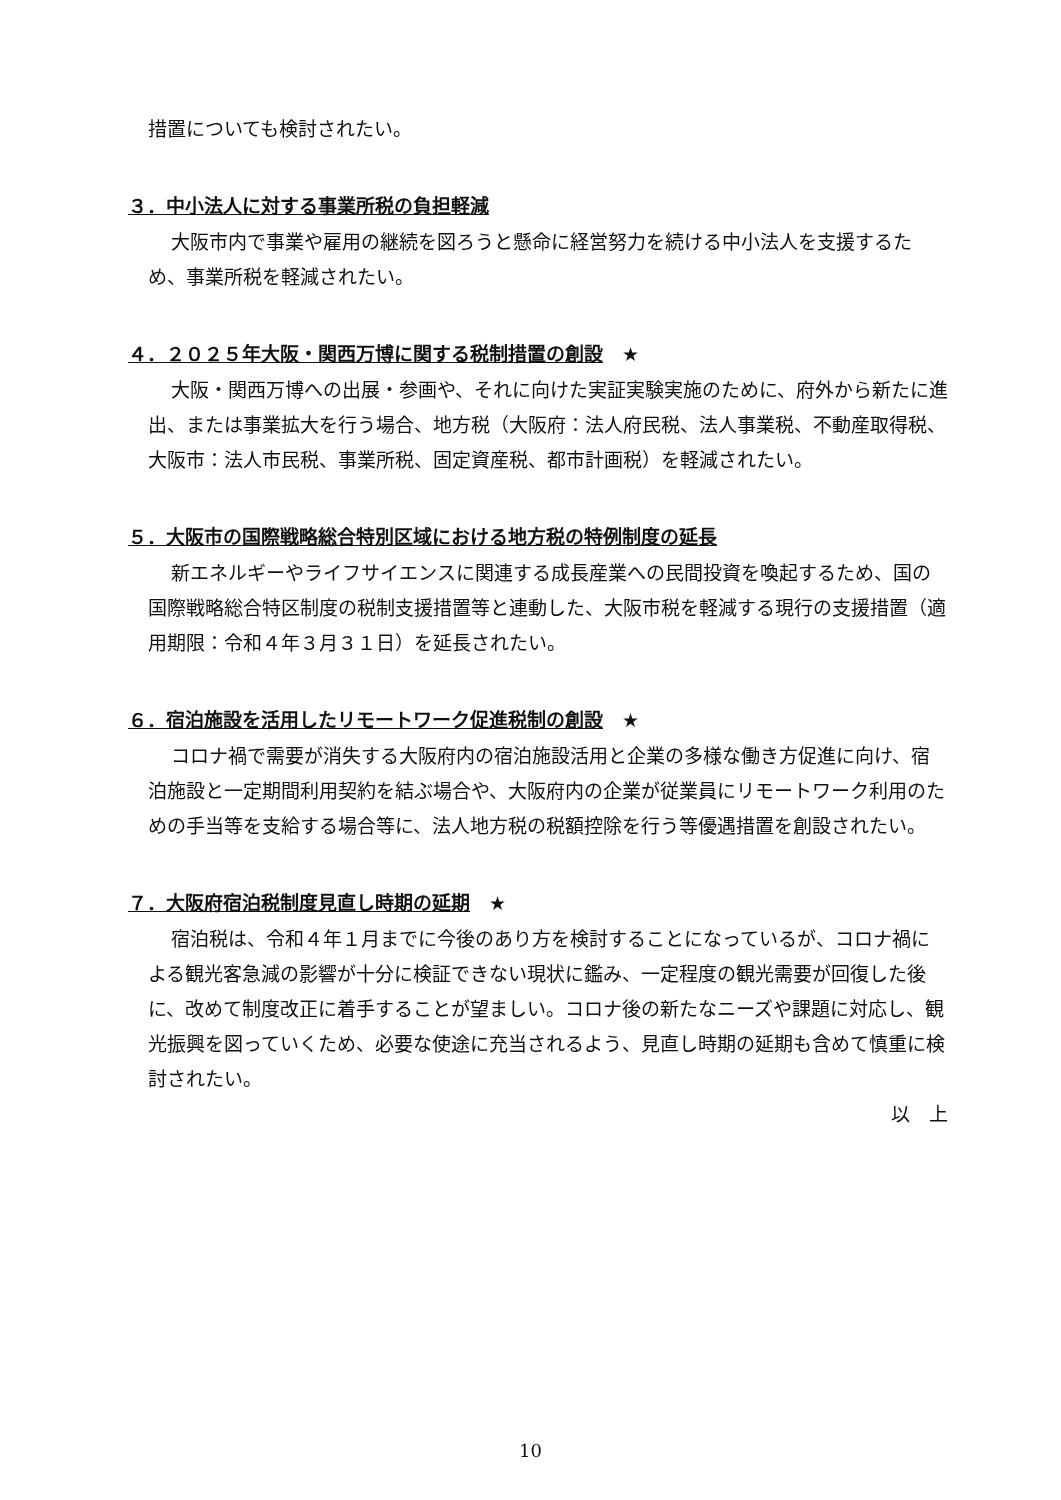措置についても検討されたい。
３．中小法人に対する事業所税の負担軽減
大阪市内で事業や雇用の継続を図ろうと懸命に経営努力を続ける中小法人を支援するため、事業所税を軽減されたい。
４．２０２５年大阪・関西万博に関する税制措置の創設　★
大阪・関西万博への出展・参画や、それに向けた実証実験実施のために、府外から新たに進出、または事業拡大を行う場合、地方税（大阪府：法人府民税、法人事業税、不動産取得税、大阪市：法人市民税、事業所税、固定資産税、都市計画税）を軽減されたい。
５．大阪市の国際戦略総合特別区域における地方税の特例制度の延長
新エネルギーやライフサイエンスに関連する成長産業への民間投資を喚起するため、国の国際戦略総合特区制度の税制支援措置等と連動した、大阪市税を軽減する現行の支援措置（適用期限：令和４年３月３１日）を延長されたい。
６．宿泊施設を活用したリモートワーク促進税制の創設　★
コロナ禍で需要が消失する大阪府内の宿泊施設活用と企業の多様な働き方促進に向け、宿泊施設と一定期間利用契約を結ぶ場合や、大阪府内の企業が従業員にリモートワーク利用のための手当等を支給する場合等に、法人地方税の税額控除を行う等優遇措置を創設されたい。
７．大阪府宿泊税制度見直し時期の延期　★
宿泊税は、令和４年１月までに今後のあり方を検討することになっているが、コロナ禍による観光客急減の影響が十分に検証できない現状に鑑み、一定程度の観光需要が回復した後に、改めて制度改正に着手することが望ましい。コロナ後の新たなニーズや課題に対応し、観光振興を図っていくため、必要な使途に充当されるよう、見直し時期の延期も含めて慎重に検討されたい。
以　上
10